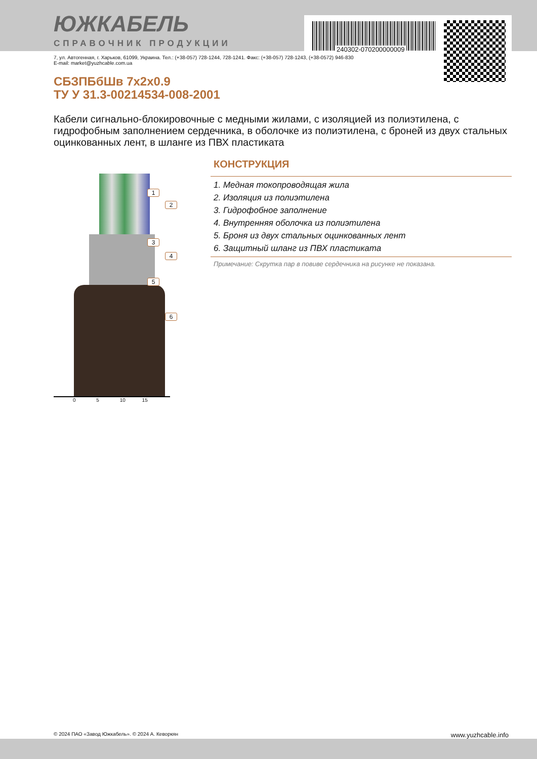240302-070200000009
ЮЖКАБЕЛЬ
СПРАВОЧНИК ПРОДУКЦИИ
7, ул. Автогенная, г. Харьков, 61099, Украина. Тел.: (+38-057) 728-1244, 728-1241. Факс: (+38-057) 728-1243, (+38-0572) 946-830
E-mail: market@yuzhcable.com.ua
СБЗПБбШв 7x2x0.9
ТУ У 31.3-00214534-008-2001
Кабели сигнально-блокировочные с медными жилами, с изоляцией из полиэтилена, с гидрофобным заполнением сердечника, в оболочке из полиэтилена, с броней из двух стальных оцинкованных лент, в шланге из ПВХ пластиката
1
2
3
4
5
6
0 5 10 15
КОНСТРУКЦИЯ
1. Медная токопроводящая жила
2. Изоляция из полиэтилена
3. Гидрофобное заполнение
4. Внутренняя оболочка из полиэтилена
5. Броня из двух стальных оцинкованных лент
6. Защитный шланг из ПВХ пластиката
Примечание: Скрутка пар в повиве сердечника на рисунке не показана.
© 2024 ПАО «Завод Южкабель». © 2024 А. Кеворкян www.yuzhcable.info